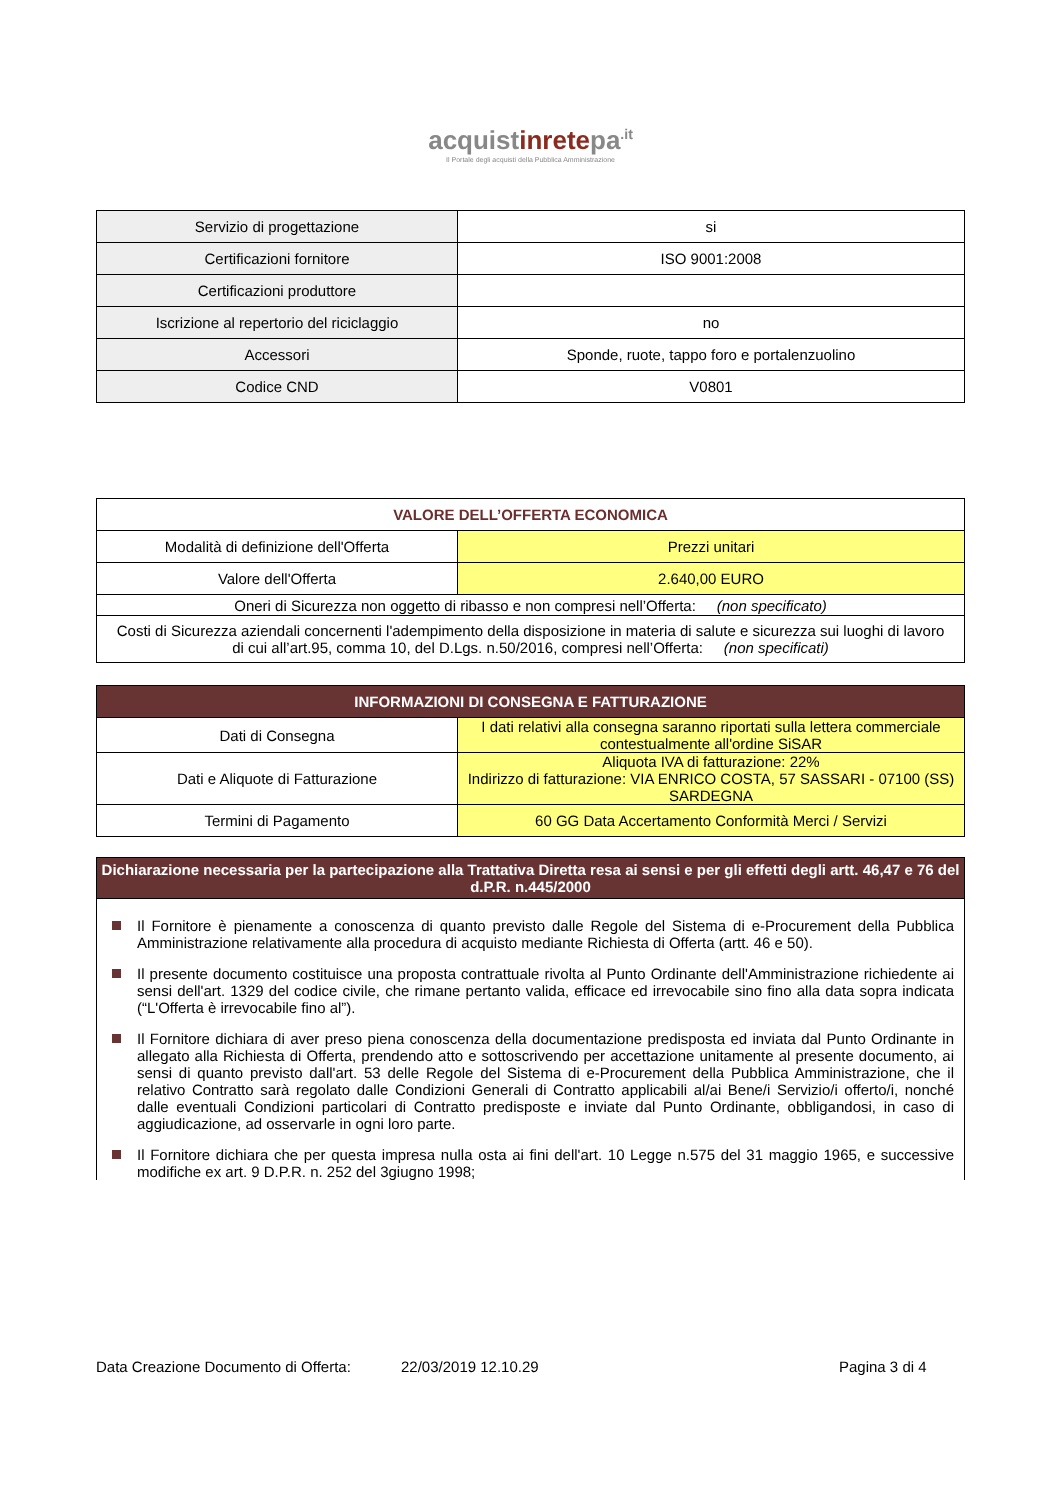acquistinretepa<sup>.it</sup>
Il Portale degli acquisti della Pubblica Amministrazione
| Servizio di progettazione | si |
| Certificazioni fornitore | ISO 9001:2008 |
| Certificazioni produttore | |
| Iscrizione al repertorio del riciclaggio | no |
| Accessori | Sponde, ruote, tappo foro e portalenzuolino |
| Codice CND | V0801 |
| VALORE DELL’OFFERTA ECONOMICA | |
| --- | --- |
| Modalità di definizione dell'Offerta | Prezzi unitari |
| Valore dell'Offerta | 2.640,00 EURO |
| Oneri di Sicurezza non oggetto di ribasso e non compresi nell’Offerta: (non specificato) | |
| Costi di Sicurezza aziendali concernenti l'adempimento della disposizione in materia di salute e sicurezza sui luoghi di lavoro di cui all’art.95, comma 10, del D.Lgs. n.50/2016, compresi nell’Offerta: (non specificati) | |
| INFORMAZIONI DI CONSEGNA E FATTURAZIONE | |
| --- | --- |
| Dati di Consegna | I dati relativi alla consegna saranno riportati sulla lettera commerciale contestualmente all'ordine SiSAR |
| Dati e Aliquote di Fatturazione | Aliquota IVA di fatturazione: 22% Indirizzo di fatturazione: VIA ENRICO COSTA, 57 SASSARI - 07100 (SS) SARDEGNA |
| Termini di Pagamento | 60 GG Data Accertamento Conformità Merci / Servizi |
| Dichiarazione necessaria per la partecipazione alla Trattativa Diretta resa ai sensi e per gli effetti degli artt. 46,47 e 76 del d.P.R. n.445/2000 |
| --- |
Il Fornitore è pienamente a conoscenza di quanto previsto dalle Regole del Sistema di e-Procurement della Pubblica Amministrazione relativamente alla procedura di acquisto mediante Richiesta di Offerta (artt. 46 e 50).
Il presente documento costituisce una proposta contrattuale rivolta al Punto Ordinante dell'Amministrazione richiedente ai sensi dell'art. 1329 del codice civile, che rimane pertanto valida, efficace ed irrevocabile sino fino alla data sopra indicata (“L'Offerta è irrevocabile fino al”).
Il Fornitore dichiara di aver preso piena conoscenza della documentazione predisposta ed inviata dal Punto Ordinante in allegato alla Richiesta di Offerta, prendendo atto e sottoscrivendo per accettazione unitamente al presente documento, ai sensi di quanto previsto dall'art. 53 delle Regole del Sistema di e-Procurement della Pubblica Amministrazione, che il relativo Contratto sarà regolato dalle Condizioni Generali di Contratto applicabili al/ai Bene/i Servizio/i offerto/i, nonché dalle eventuali Condizioni particolari di Contratto predisposte e inviate dal Punto Ordinante, obbligandosi, in caso di aggiudicazione, ad osservarle in ogni loro parte.
Il Fornitore dichiara che per questa impresa nulla osta ai fini dell'art. 10 Legge n.575 del 31 maggio 1965, e successive modifiche ex art. 9 D.P.R. n. 252 del 3giugno 1998;
Data Creazione Documento di Offerta: 22/03/2019 12.10.29 Pagina 3 di 4